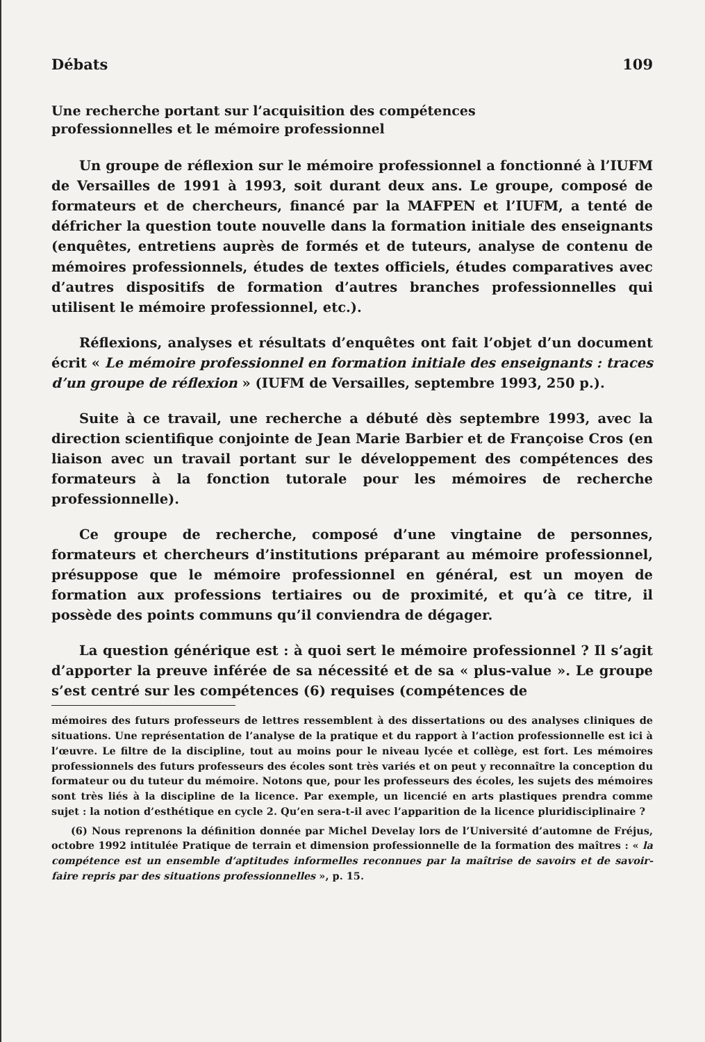Débats 109
Une recherche portant sur l’acquisition des compétences
professionnelles et le mémoire professionnel
Un groupe de réflexion sur le mémoire professionnel a fonctionné à l’IUFM de Versailles de 1991 à 1993, soit durant deux ans. Le groupe, composé de formateurs et de chercheurs, financé par la MAFPEN et l’IUFM, a tenté de défricher la question toute nouvelle dans la formation initiale des enseignants (enquêtes, entretiens auprès de formés et de tuteurs, analyse de contenu de mémoires professionnels, études de textes officiels, études comparatives avec d’autres dispositifs de formation d’autres branches professionnelles qui utilisent le mémoire professionnel, etc.).
Réflexions, analyses et résultats d’enquêtes ont fait l’objet d’un document écrit « Le mémoire professionnel en formation initiale des enseignants : traces d’un groupe de réflexion » (IUFM de Versailles, septembre 1993, 250 p.).
Suite à ce travail, une recherche a débuté dès septembre 1993, avec la direction scientifique conjointe de Jean Marie Barbier et de Françoise Cros (en liaison avec un travail portant sur le développement des compétences des formateurs à la fonction tutorale pour les mémoires de recherche professionnelle).
Ce groupe de recherche, composé d’une vingtaine de personnes, formateurs et chercheurs d’institutions préparant au mémoire professionnel, présuppose que le mémoire professionnel en général, est un moyen de formation aux professions tertiaires ou de proximité, et qu’à ce titre, il possède des points communs qu’il conviendra de dégager.
La question générique est : à quoi sert le mémoire professionnel ? Il s’agit d’apporter la preuve inférée de sa nécessité et de sa « plus-value ». Le groupe s’est centré sur les compétences (6) requises (compétences de
mémoires des futurs professeurs de lettres ressemblent à des dissertations ou des analyses cliniques de situations. Une représentation de l’analyse de la pratique et du rapport à l’action professionnelle est ici à l’œuvre. Le filtre de la discipline, tout au moins pour le niveau lycée et collège, est fort. Les mémoires professionnels des futurs professeurs des écoles sont très variés et on peut y reconnaître la conception du formateur ou du tuteur du mémoire. Notons que, pour les professeurs des écoles, les sujets des mémoires sont très liés à la discipline de la licence. Par exemple, un licencié en arts plastiques prendra comme sujet : la notion d’esthétique en cycle 2. Qu’en sera-t-il avec l’apparition de la licence pluridisciplinaire ?
(6) Nous reprenons la définition donnée par Michel Develay lors de l’Université d’automne de Fréjus, octobre 1992 intitulée Pratique de terrain et dimension professionnelle de la formation des maîtres : « la compétence est un ensemble d’aptitudes informelles reconnues par la maîtrise de savoirs et de savoir-faire repris par des situations professionnelles », p. 15.